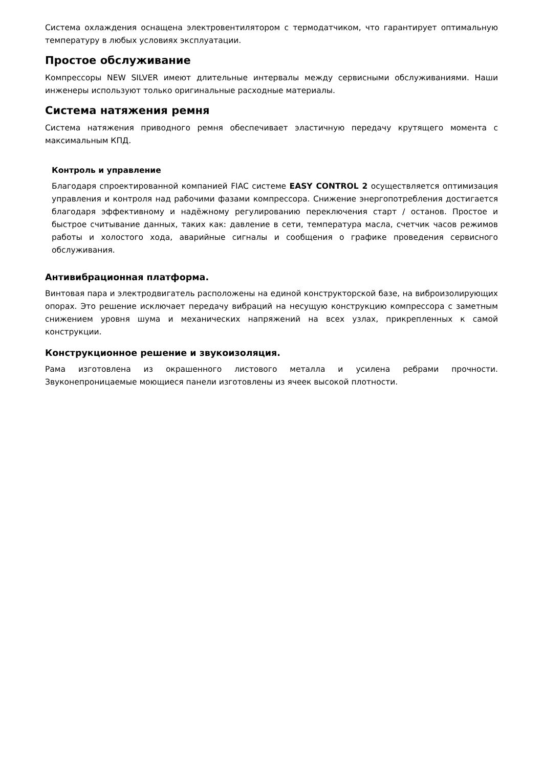Система охлаждения оснащена электровентилятором с термодатчиком, что гарантирует оптимальную температуру в любых условиях эксплуатации.
Простое обслуживание
Компрессоры NEW SILVER имеют длительные интервалы между сервисными обслуживаниями. Наши инженеры используют только оригинальные расходные материалы.
Система натяжения ремня
Система натяжения приводного ремня обеспечивает эластичную передачу крутящего момента с максимальным КПД.
Контроль и управление
Благодаря спроектированной компанией FIAC системе EASY CONTROL 2 осуществляется оптимизация управления и контроля над рабочими фазами компрессора. Снижение энергопотребления достигается благодаря эффективному и надёжному регулированию переключения старт / останов. Простое и быстрое считывание данных, таких как: давление в сети, температура масла, счетчик часов режимов работы и холостого хода, аварийные сигналы и сообщения о графике проведения сервисного обслуживания.
Антивибрационная платформа.
Винтовая пара и электродвигатель расположены на единой конструкторской базе, на виброизолирующих опорах. Это решение исключает передачу вибраций на несущую конструкцию компрессора с заметным снижением уровня шума и механических напряжений на всех узлах, прикрепленных к самой конструкции.
Конструкционное решение и звукоизоляция.
Рама изготовлена из окрашенного листового металла и усилена ребрами прочности. Звуконепроницаемые моющиеся панели изготовлены из ячеек высокой плотности.